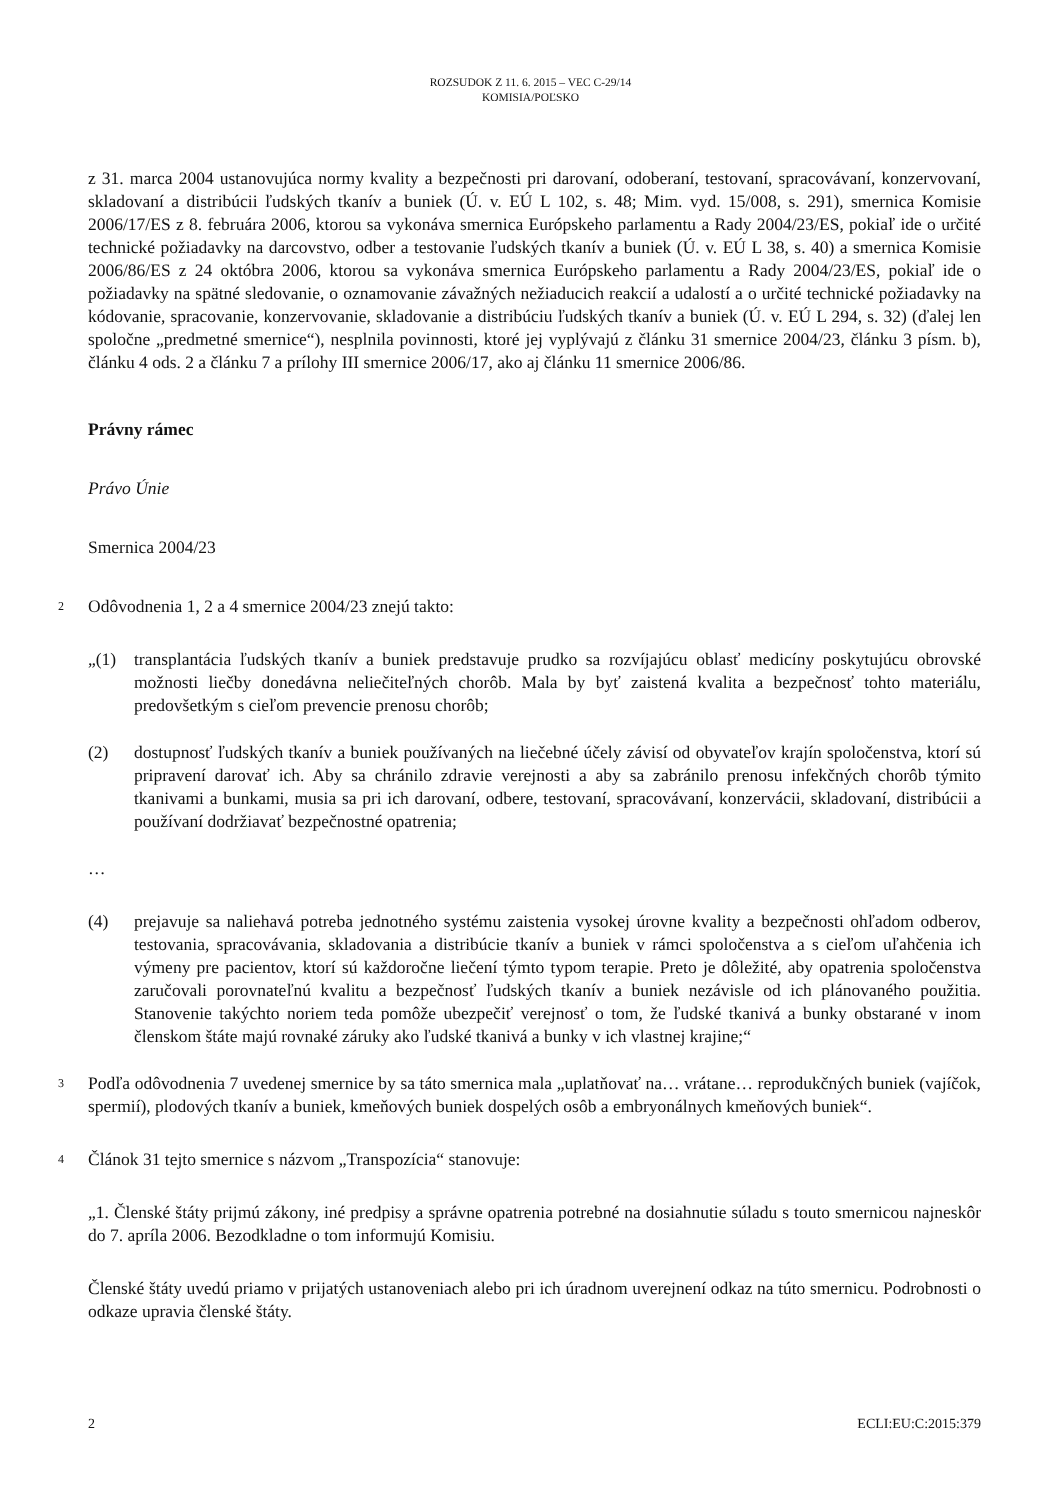ROZSUDOK Z 11. 6. 2015 – VEC C-29/14
KOMISIA/POĽSKO
z 31. marca 2004 ustanovujúca normy kvality a bezpečnosti pri darovaní, odoberaní, testovaní, spracovávaní, konzervovaní, skladovaní a distribúcii ľudských tkanív a buniek (Ú. v. EÚ L 102, s. 48; Mim. vyd. 15/008, s. 291), smernica Komisie 2006/17/ES z 8. februára 2006, ktorou sa vykonáva smernica Európskeho parlamentu a Rady 2004/23/ES, pokiaľ ide o určité technické požiadavky na darcovstvo, odber a testovanie ľudských tkanív a buniek (Ú. v. EÚ L 38, s. 40) a smernica Komisie 2006/86/ES z 24 októbra 2006, ktorou sa vykonáva smernica Európskeho parlamentu a Rady 2004/23/ES, pokiaľ ide o požiadavky na spätné sledovanie, o oznamovanie závažných nežiaducich reakcií a udalostí a o určité technické požiadavky na kódovanie, spracovanie, konzervovanie, skladovanie a distribúciu ľudských tkanív a buniek (Ú. v. EÚ L 294, s. 32) (ďalej len spoločne „predmetné smernice“), nesplnila povinnosti, ktoré jej vyplývajú z článku 31 smernice 2004/23, článku 3 písm. b), článku 4 ods. 2 a článku 7 a prílohy III smernice 2006/17, ako aj článku 11 smernice 2006/86.
Právny rámec
Právo Únie
Smernica 2004/23
2 Odôvodnenia 1, 2 a 4 smernice 2004/23 znejú takto:
„(1) transplantácia ľudských tkanív a buniek predstavuje prudko sa rozvíjajúcu oblasť medicíny poskytujúcu obrovské možnosti liečby donedávna neliečiteľných chorôb. Mala by byť zaistená kvalita a bezpečnosť tohto materiálu, predovšetkým s cieľom prevencie prenosu chorôb;
(2) dostupnosť ľudských tkanív a buniek používaných na liečebné účely závisí od obyvateľov krajín spoločenstva, ktorí sú pripravení darovať ich. Aby sa chránilo zdravie verejnosti a aby sa zabránilo prenosu infekčných chorôb týmito tkanivami a bunkami, musia sa pri ich darovaní, odbere, testovaní, spracovávaní, konzervácii, skladovaní, distribúcii a používaní dodržiavať bezpečnostné opatrenia;
…
(4) prejavuje sa naliehavá potreba jednotného systému zaistenia vysokej úrovne kvality a bezpečnosti ohľadom odberov, testovania, spracovávania, skladovania a distribúcie tkanív a buniek v rámci spoločenstva a s cieľom uľahčenia ich výmeny pre pacientov, ktorí sú každoročne liečení týmto typom terapie. Preto je dôležité, aby opatrenia spoločenstva zaručovali porovnateľnú kvalitu a bezpečnosť ľudských tkanív a buniek nezávisle od ich plánovaného použitia. Stanovenie takýchto noriem teda pomôže ubezpečiť verejnosť o tom, že ľudské tkanivá a bunky obstarané v inom členskom štáte majú rovnaké záruky ako ľudské tkanivá a bunky v ich vlastnej krajine;“
3 Podľa odôvodnenia 7 uvedenej smernice by sa táto smernica mala „uplatňovať na… vrátane… reprodukčných buniek (vajíčok, spermií), plodových tkanív a buniek, kmeňových buniek dospelých osôb a embryonálnych kmeňových buniek“.
4 Článok 31 tejto smernice s názvom „Transpozícia“ stanovuje:
„1. Členské štáty prijmú zákony, iné predpisy a správne opatrenia potrebné na dosiahnutie súladu s touto smernicou najneskôr do 7. apríla 2006. Bezodkladne o tom informujú Komisiu.
Členské štáty uvedú priamo v prijatých ustanoveniach alebo pri ich úradnom uverejnení odkaz na túto smernicu. Podrobnosti o odkaze upravia členské štáty.
2 ECLI:EU:C:2015:379